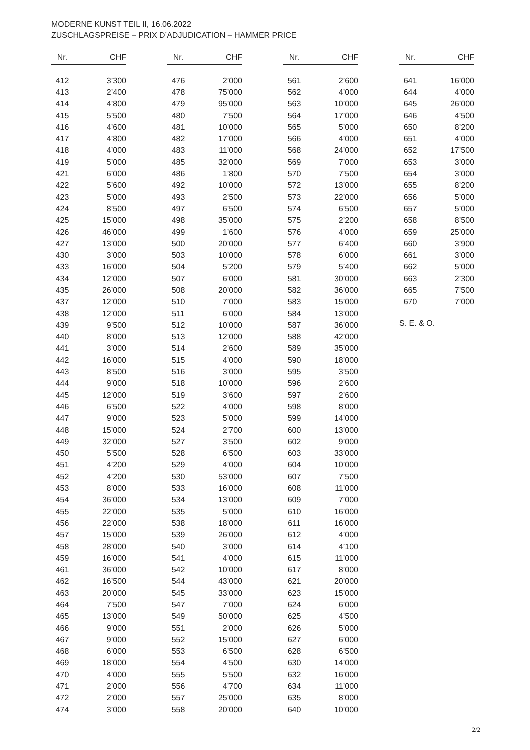MODERNE KUNST TEIL II, 16.06.2022
ZUSCHLAGSPREISE – PRIX D’ADJUDICATION – HAMMER PRICE
| Nr. | CHF |
| --- | --- |
| 412 | 3’300 |
| 413 | 2’400 |
| 414 | 4’800 |
| 415 | 5’500 |
| 416 | 4’600 |
| 417 | 4’800 |
| 418 | 4’000 |
| 419 | 5’000 |
| 421 | 6’000 |
| 422 | 5’600 |
| 423 | 5’000 |
| 424 | 8’500 |
| 425 | 15’000 |
| 426 | 46’000 |
| 427 | 13’000 |
| 430 | 3’000 |
| 433 | 16’000 |
| 434 | 12’000 |
| 435 | 26’000 |
| 437 | 12’000 |
| 438 | 12’000 |
| 439 | 9’500 |
| 440 | 8’000 |
| 441 | 3’000 |
| 442 | 16’000 |
| 443 | 8’500 |
| 444 | 9’000 |
| 445 | 12’000 |
| 446 | 6’500 |
| 447 | 9’000 |
| 448 | 15’000 |
| 449 | 32’000 |
| 450 | 5’500 |
| 451 | 4’200 |
| 452 | 4’200 |
| 453 | 8’000 |
| 454 | 36’000 |
| 455 | 22’000 |
| 456 | 22’000 |
| 457 | 15’000 |
| 458 | 28’000 |
| 459 | 16’000 |
| 461 | 36’000 |
| 462 | 16’500 |
| 463 | 20’000 |
| 464 | 7’500 |
| 465 | 13’000 |
| 466 | 9’000 |
| 467 | 9’000 |
| 468 | 6’000 |
| 469 | 18’000 |
| 470 | 4’000 |
| 471 | 2’000 |
| 472 | 2’000 |
| 474 | 3’000 |
| Nr. | CHF |
| --- | --- |
| 476 | 2’000 |
| 478 | 75’000 |
| 479 | 95’000 |
| 480 | 7’500 |
| 481 | 10’000 |
| 482 | 17’000 |
| 483 | 11’000 |
| 485 | 32’000 |
| 486 | 1’800 |
| 492 | 10’000 |
| 493 | 2’500 |
| 497 | 6’500 |
| 498 | 35’000 |
| 499 | 1’600 |
| 500 | 20’000 |
| 503 | 10’000 |
| 504 | 5’200 |
| 507 | 6’000 |
| 508 | 20’000 |
| 510 | 7’000 |
| 511 | 6’000 |
| 512 | 10’000 |
| 513 | 12’000 |
| 514 | 2’600 |
| 515 | 4’000 |
| 516 | 3’000 |
| 518 | 10’000 |
| 519 | 3’600 |
| 522 | 4’000 |
| 523 | 5’000 |
| 524 | 2’700 |
| 527 | 3’500 |
| 528 | 6’500 |
| 529 | 4’000 |
| 530 | 53’000 |
| 533 | 16’000 |
| 534 | 13’000 |
| 535 | 5’000 |
| 538 | 18’000 |
| 539 | 26’000 |
| 540 | 3’000 |
| 541 | 4’000 |
| 542 | 10’000 |
| 544 | 43’000 |
| 545 | 33’000 |
| 547 | 7’000 |
| 549 | 50’000 |
| 551 | 2’000 |
| 552 | 15’000 |
| 553 | 6’500 |
| 554 | 4’500 |
| 555 | 5’500 |
| 556 | 4’700 |
| 557 | 25’000 |
| 558 | 20’000 |
| Nr. | CHF |
| --- | --- |
| 561 | 2’600 |
| 562 | 4’000 |
| 563 | 10’000 |
| 564 | 17’000 |
| 565 | 5’000 |
| 566 | 4’000 |
| 568 | 24’000 |
| 569 | 7’000 |
| 570 | 7’500 |
| 572 | 13’000 |
| 573 | 22’000 |
| 574 | 6’500 |
| 575 | 2’200 |
| 576 | 4’000 |
| 577 | 6’400 |
| 578 | 6’000 |
| 579 | 5’400 |
| 581 | 30’000 |
| 582 | 36’000 |
| 583 | 15’000 |
| 584 | 13’000 |
| 587 | 36’000 |
| 588 | 42’000 |
| 589 | 35’000 |
| 590 | 18’000 |
| 595 | 3’500 |
| 596 | 2’600 |
| 597 | 2’600 |
| 598 | 8’000 |
| 599 | 14’000 |
| 600 | 13’000 |
| 602 | 9’000 |
| 603 | 33’000 |
| 604 | 10’000 |
| 607 | 7’500 |
| 608 | 11’000 |
| 609 | 7’000 |
| 610 | 16’000 |
| 611 | 16’000 |
| 612 | 4’000 |
| 614 | 4’100 |
| 615 | 11’000 |
| 617 | 8’000 |
| 621 | 20’000 |
| 623 | 15’000 |
| 624 | 6’000 |
| 625 | 4’500 |
| 626 | 5’000 |
| 627 | 6’000 |
| 628 | 6’500 |
| 630 | 14’000 |
| 632 | 16’000 |
| 634 | 11’000 |
| 635 | 8’000 |
| 640 | 10’000 |
| Nr. | CHF |
| --- | --- |
| 641 | 16’000 |
| 644 | 4’000 |
| 645 | 26’000 |
| 646 | 4’500 |
| 650 | 8’200 |
| 651 | 4’000 |
| 652 | 17’500 |
| 653 | 3’000 |
| 654 | 3’000 |
| 655 | 8’200 |
| 656 | 5’000 |
| 657 | 5’000 |
| 658 | 8’500 |
| 659 | 25’000 |
| 660 | 3’900 |
| 661 | 3’000 |
| 662 | 5’000 |
| 663 | 2’300 |
| 665 | 7’500 |
| 670 | 7’000 |
S. E. & O.
2/2